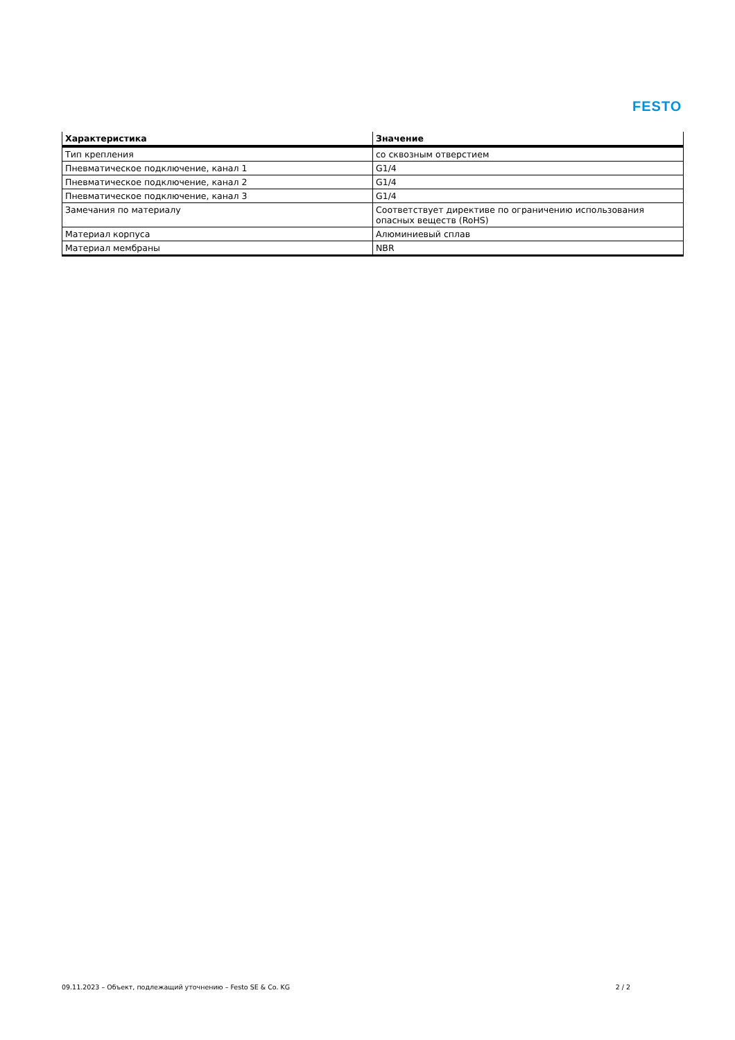FESTO
| Характеристика | Значение |
| --- | --- |
| Тип крепления | со сквозным отверстием |
| Пневматическое подключение, канал 1 | G1/4 |
| Пневматическое подключение, канал 2 | G1/4 |
| Пневматическое подключение, канал 3 | G1/4 |
| Замечания по материалу | Соответствует директиве по ограничению использования опасных веществ (RoHS) |
| Материал корпуса | Алюминиевый сплав |
| Материал мембраны | NBR |
09.11.2023 – Объект, подлежащий уточнению – Festo SE & Co. KG 2 / 2